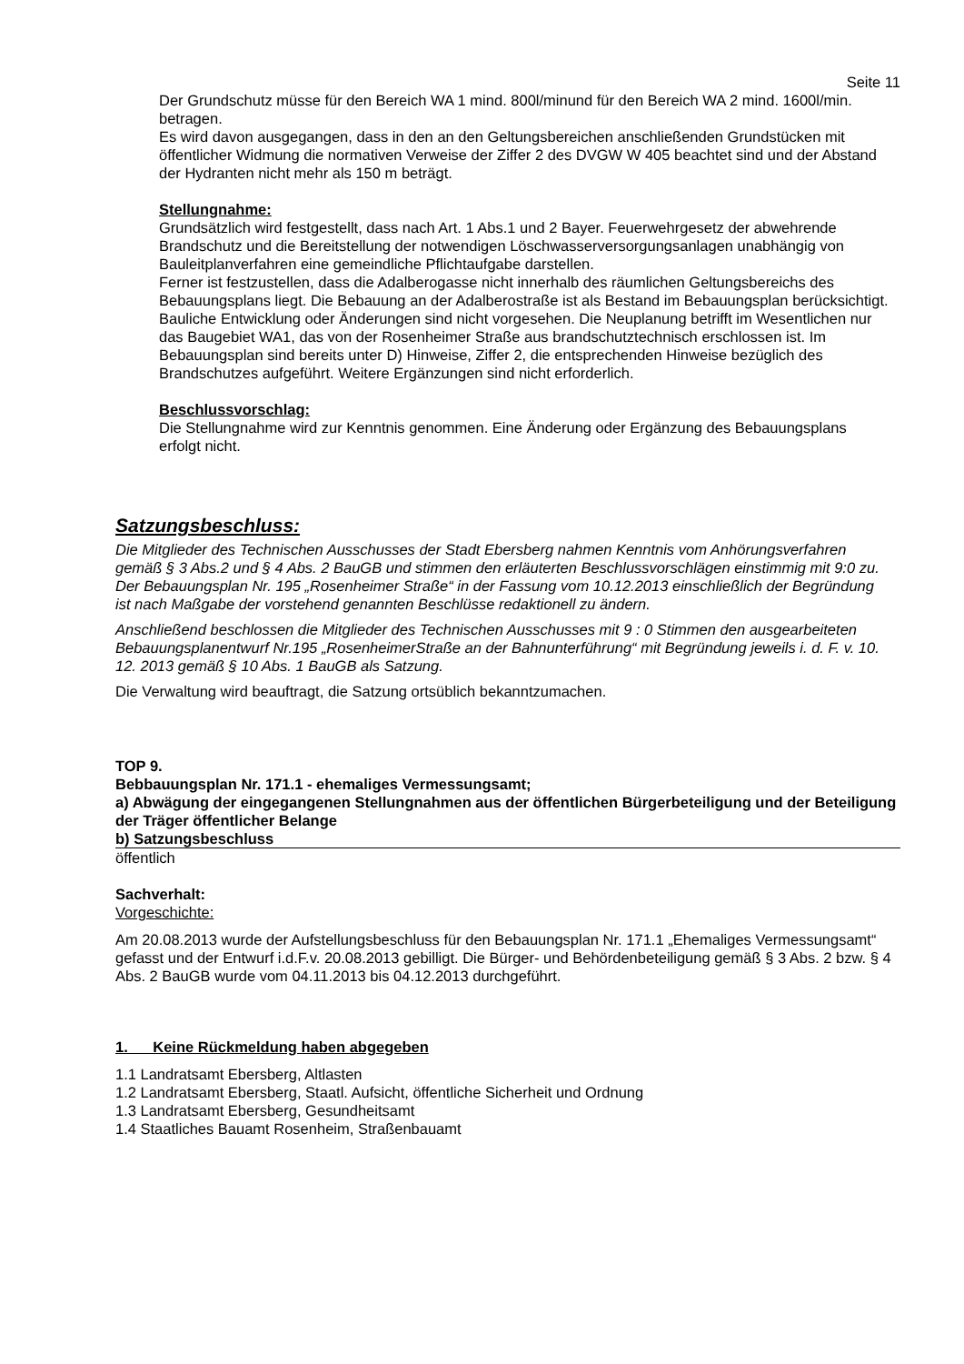Seite 11
Der Grundschutz müsse für den Bereich WA 1 mind. 800l/minund für den Bereich WA 2 mind. 1600l/min. betragen.
Es wird davon ausgegangen, dass in den an den Geltungsbereichen anschließenden Grundstücken mit öffentlicher Widmung die normativen Verweise der Ziffer 2 des DVGW W 405 beachtet sind und der Abstand der Hydranten nicht mehr als 150 m beträgt.
Stellungnahme:
Grundsätzlich wird festgestellt, dass nach Art. 1 Abs.1 und 2 Bayer. Feuerwehrgesetz der abwehrende Brandschutz und die Bereitstellung der notwendigen Löschwasserversorgungsanlagen unabhängig von Bauleitplanverfahren eine gemeindliche Pflichtaufgabe darstellen.
Ferner ist festzustellen, dass die Adalberogasse nicht innerhalb des räumlichen Geltungsbereichs des Bebauungsplans liegt. Die Bebauung an der Adalberostraße ist als Bestand im Bebauungsplan berücksichtigt. Bauliche Entwicklung oder Änderungen sind nicht vorgesehen. Die Neuplanung betrifft im Wesentlichen nur das Baugebiet WA1, das von der Rosenheimer Straße aus brandschutztechnisch erschlossen ist. Im Bebauungsplan sind bereits unter D) Hinweise, Ziffer 2, die entsprechenden Hinweise bezüglich des Brandschutzes aufgeführt. Weitere Ergänzungen sind nicht erforderlich.
Beschlussvorschlag:
Die Stellungnahme wird zur Kenntnis genommen. Eine Änderung oder Ergänzung des Bebauungsplans erfolgt nicht.
Satzungsbeschluss:
Die Mitglieder des Technischen Ausschusses der Stadt Ebersberg nahmen Kenntnis vom Anhörungsverfahren gemäß § 3 Abs.2 und § 4 Abs. 2 BauGB und stimmen den erläuterten Beschlussvorschlägen einstimmig mit 9:0 zu. Der Bebauungsplan Nr. 195 „Rosenheimer Straße“ in der Fassung vom 10.12.2013 einschließlich der Begründung ist nach Maßgabe der vorstehend genannten Beschlüsse redaktionell zu ändern.
Anschließend beschlossen die Mitglieder des Technischen Ausschusses mit 9 : 0 Stimmen den ausgearbeiteten Bebauungsplanentwurf Nr.195 „RosenheimerStraße an der Bahnunterführung“ mit Begründung jeweils i. d. F. v. 10. 12. 2013 gemäß § 10 Abs. 1 BauGB als Satzung.
Die Verwaltung wird beauftragt, die Satzung ortsüblich bekanntzumachen.
TOP 9.
Bebbauungsplan Nr. 171.1 - ehemaliges Vermessungsamt;
a) Abwägung der eingegangenen Stellungnahmen aus der öffentlichen Bürgerbeteiligung und der Beteiligung der Träger öffentlicher Belange
b) Satzungsbeschluss
öffentlich
Sachverhalt:
Vorgeschichte:
Am 20.08.2013 wurde der Aufstellungsbeschluss für den Bebauungsplan Nr. 171.1 „Ehemaliges Vermessungsamt“ gefasst und der Entwurf i.d.F.v. 20.08.2013 gebilligt. Die Bürger- und Behördenbeteiligung gemäß § 3 Abs. 2 bzw. § 4 Abs. 2 BauGB wurde vom 04.11.2013 bis 04.12.2013 durchgeführt.
1. Keine Rückmeldung haben abgegeben
1.1 Landratsamt Ebersberg, Altlasten
1.2 Landratsamt Ebersberg, Staatl. Aufsicht, öffentliche Sicherheit und Ordnung
1.3 Landratsamt Ebersberg, Gesundheitsamt
1.4 Staatliches Bauamt Rosenheim, Straßenbauamt